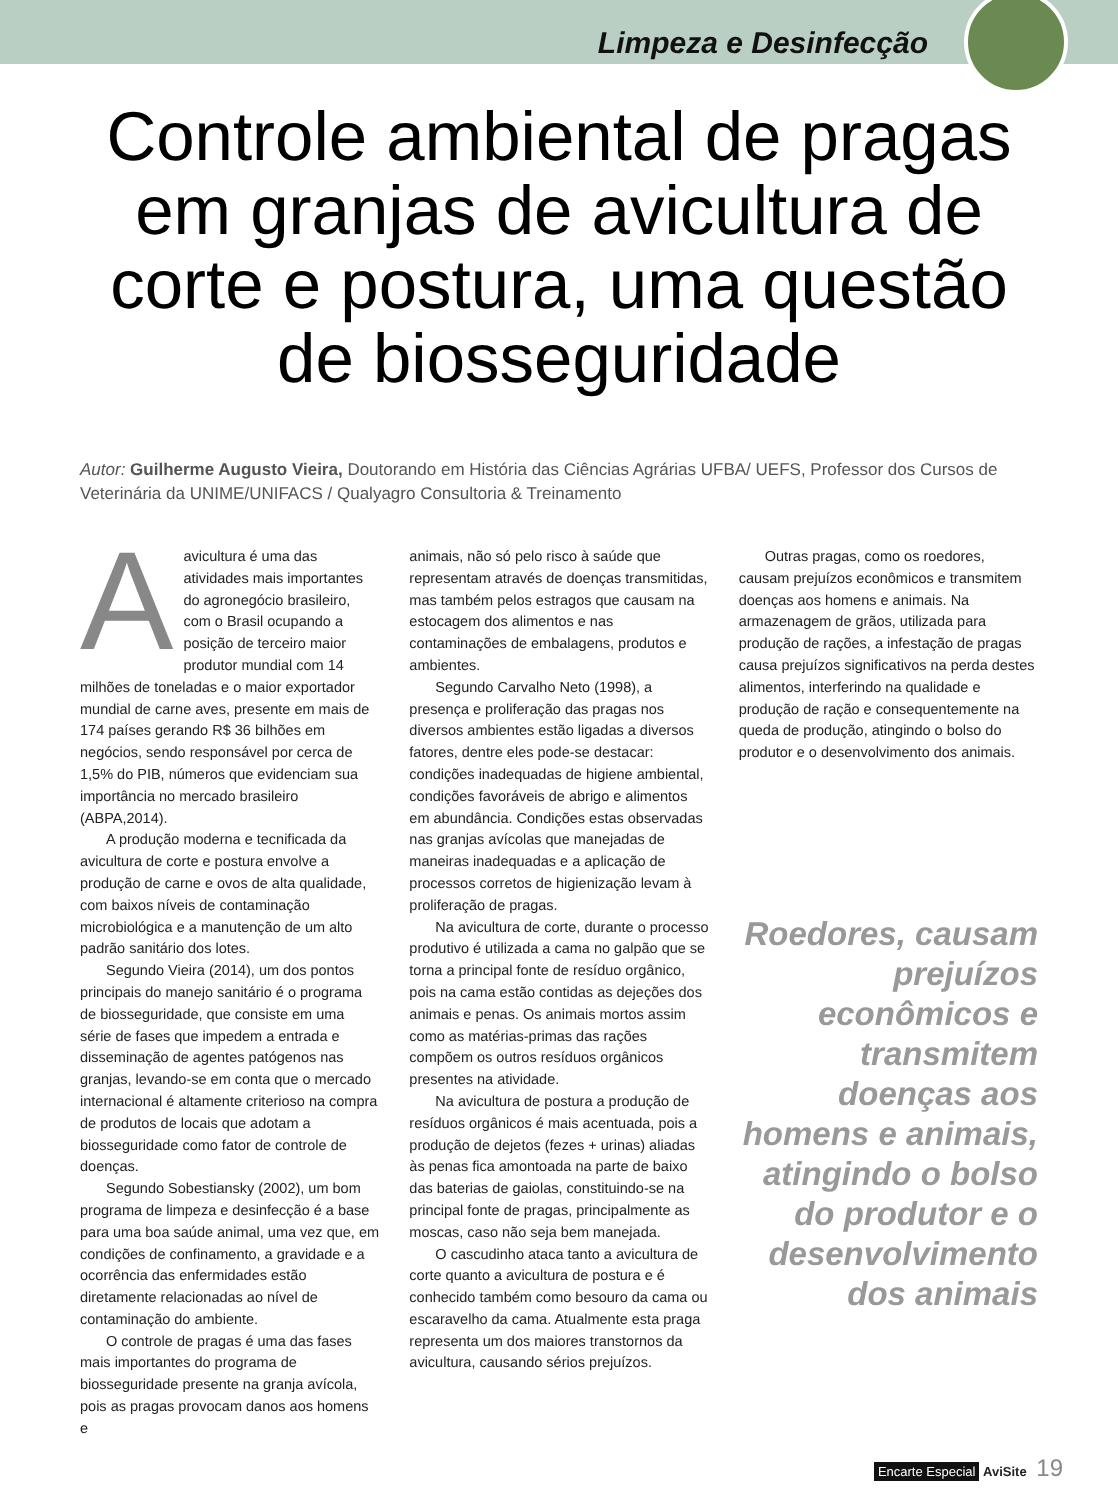Limpeza e Desinfecção
Controle ambiental de pragas em granjas de avicultura de corte e postura, uma questão de biosseguridade
Autor: Guilherme Augusto Vieira, Doutorando em História das Ciências Agrárias UFBA/ UEFS, Professor dos Cursos de Veterinária da UNIME/UNIFACS / Qualyagro Consultoria & Treinamento
A avicultura é uma das atividades mais importantes do agronegócio brasileiro, com o Brasil ocupando a posição de terceiro maior produtor mundial com 14 milhões de toneladas e o maior exportador mundial de carne aves, presente em mais de 174 países gerando R$ 36 bilhões em negócios, sendo responsável por cerca de 1,5% do PIB, números que evidenciam sua importância no mercado brasileiro (ABPA,2014).
A produção moderna e tecnificada da avicultura de corte e postura envolve a produção de carne e ovos de alta qualidade, com baixos níveis de contaminação microbiológica e a manutenção de um alto padrão sanitário dos lotes.
Segundo Vieira (2014), um dos pontos principais do manejo sanitário é o programa de biosseguridade, que consiste em uma série de fases que impedem a entrada e disseminação de agentes patógenos nas granjas, levando-se em conta que o mercado internacional é altamente criterioso na compra de produtos de locais que adotam a biosseguridade como fator de controle de doenças.
Segundo Sobestiansky (2002), um bom programa de limpeza e desinfecção é a base para uma boa saúde animal, uma vez que, em condições de confinamento, a gravidade e a ocorrência das enfermidades estão diretamente relacionadas ao nível de contaminação do ambiente.
O controle de pragas é uma das fases mais importantes do programa de biosseguridade presente na granja avícola, pois as pragas provocam danos aos homens e
animais, não só pelo risco à saúde que representam através de doenças transmitidas, mas também pelos estragos que causam na estocagem dos alimentos e nas contaminações de embalagens, produtos e ambientes.
Segundo Carvalho Neto (1998), a presença e proliferação das pragas nos diversos ambientes estão ligadas a diversos fatores, dentre eles pode-se destacar: condições inadequadas de higiene ambiental, condições favoráveis de abrigo e alimentos em abundância. Condições estas observadas nas granjas avícolas que manejadas de maneiras inadequadas e a aplicação de processos corretos de higienização levam à proliferação de pragas.
Na avicultura de corte, durante o processo produtivo é utilizada a cama no galpão que se torna a principal fonte de resíduo orgânico, pois na cama estão contidas as dejeções dos animais e penas. Os animais mortos assim como as matérias-primas das rações compõem os outros resíduos orgânicos presentes na atividade.
Na avicultura de postura a produção de resíduos orgânicos é mais acentuada, pois a produção de dejetos (fezes + urinas) aliadas às penas fica amontoada na parte de baixo das baterias de gaiolas, constituindo-se na principal fonte de pragas, principalmente as moscas, caso não seja bem manejada.
O cascudinho ataca tanto a avicultura de corte quanto a avicultura de postura e é conhecido também como besouro da cama ou escaravelho da cama. Atualmente esta praga representa um dos maiores transtornos da avicultura, causando sérios prejuízos.
Outras pragas, como os roedores, causam prejuízos econômicos e transmitem doenças aos homens e animais. Na armazenagem de grãos, utilizada para produção de rações, a infestação de pragas causa prejuízos significativos na perda destes alimentos, interferindo na qualidade e produção de ração e consequentemente na queda de produção, atingindo o bolso do produtor e o desenvolvimento dos animais.
Roedores, causam prejuízos econômicos e transmitem doenças aos homens e animais, atingindo o bolso do produtor e o desenvolvimento dos animais
Encarte Especial AviSite 19